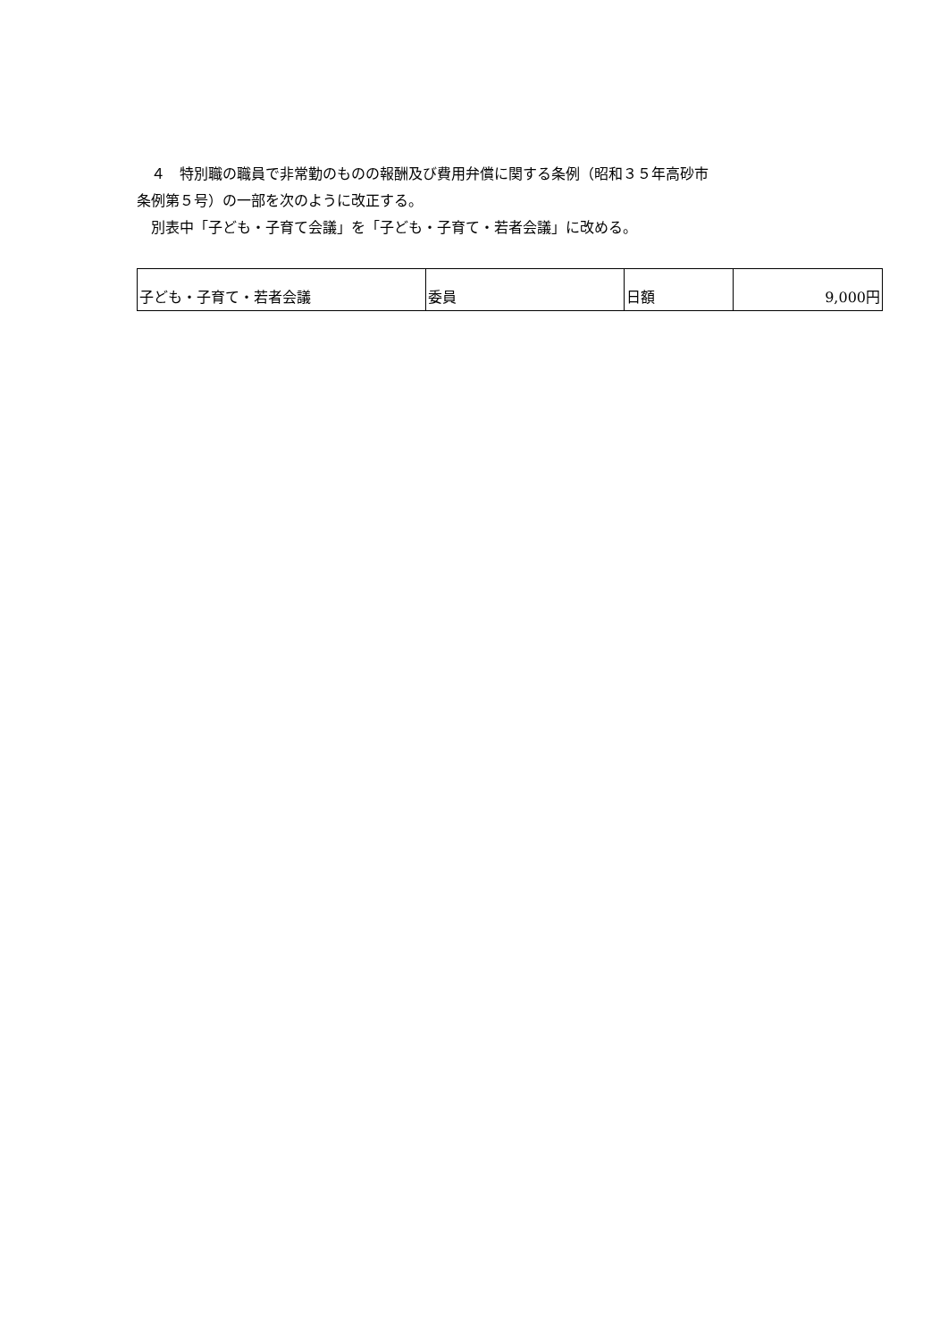４　特別職の職員で非常勤のものの報酬及び費用弁償に関する条例（昭和３５年高砂市
条例第５号）の一部を次のように改正する。
　別表中「子ども・子育て会議」を「子ども・子育て・若者会議」に改める。
| 子ども・子育て・若者会議 | 委員 | 日額 | 9,000円 |